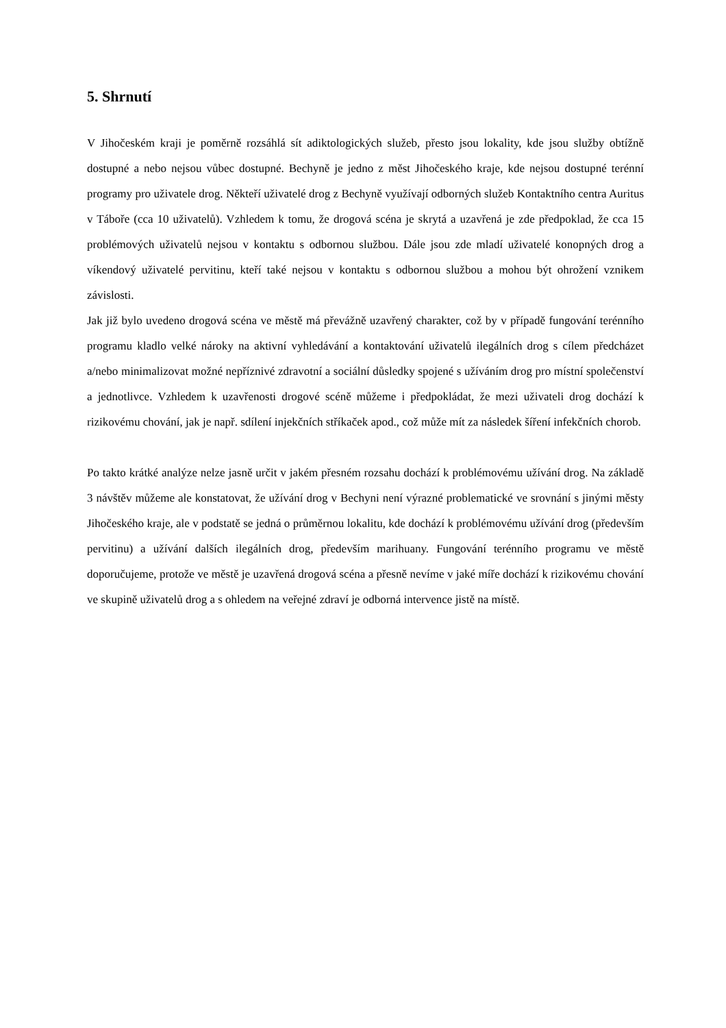5. Shrnutí
V Jihočeském kraji je poměrně rozsáhlá sít adiktologických služeb, přesto jsou lokality, kde jsou služby obtížně dostupné a nebo nejsou vůbec dostupné. Bechyně je jedno z měst Jihočeského kraje, kde nejsou dostupné terénní programy pro uživatele drog. Někteří uživatelé drog z Bechyně využívají odborných služeb Kontaktního centra Auritus v Táboře (cca 10 uživatelů). Vzhledem k tomu, že drogová scéna je skrytá a uzavřená je zde předpoklad, že cca 15 problémových uživatelů nejsou v kontaktu s odbornou službou. Dále jsou zde mladí uživatelé konopných drog a víkendový uživatelé pervitinu, kteří také nejsou v kontaktu s odbornou službou a mohou být ohrožení vznikem závislosti.
Jak již bylo uvedeno drogová scéna ve městě má převážně uzavřený charakter, což by v případě fungování terénního programu kladlo velké nároky na aktivní vyhledávání a kontaktování uživatelů ilegálních drog s cílem předcházet a/nebo minimalizovat možné nepříznivé zdravotní a sociální důsledky spojené s užíváním drog pro místní společenství a jednotlivce. Vzhledem k uzavřenosti drogové scéně můžeme i předpokládat, že mezi uživateli drog dochází k rizikovému chování, jak je např. sdílení injekčních stříkaček apod., což může mít za následek šíření infekčních chorob.
Po takto krátké analýze nelze jasně určit v jakém přesném rozsahu dochází k problémovému užívání drog. Na základě 3 návštěv můžeme ale konstatovat, že užívání drog v Bechyni není výrazné problematické ve srovnání s jinými městy Jihočeského kraje, ale v podstatě se jedná o průměrnou lokalitu, kde dochází k problémovému užívání drog (především pervitinu) a užívání dalších ilegálních drog, především marihuany. Fungování terénního programu ve městě doporučujeme, protože ve městě je uzavřená drogová scéna a přesně nevíme v jaké míře dochází k rizikovému chování ve skupině uživatelů drog a s ohledem na veřejné zdraví je odborná intervence jistě na místě.